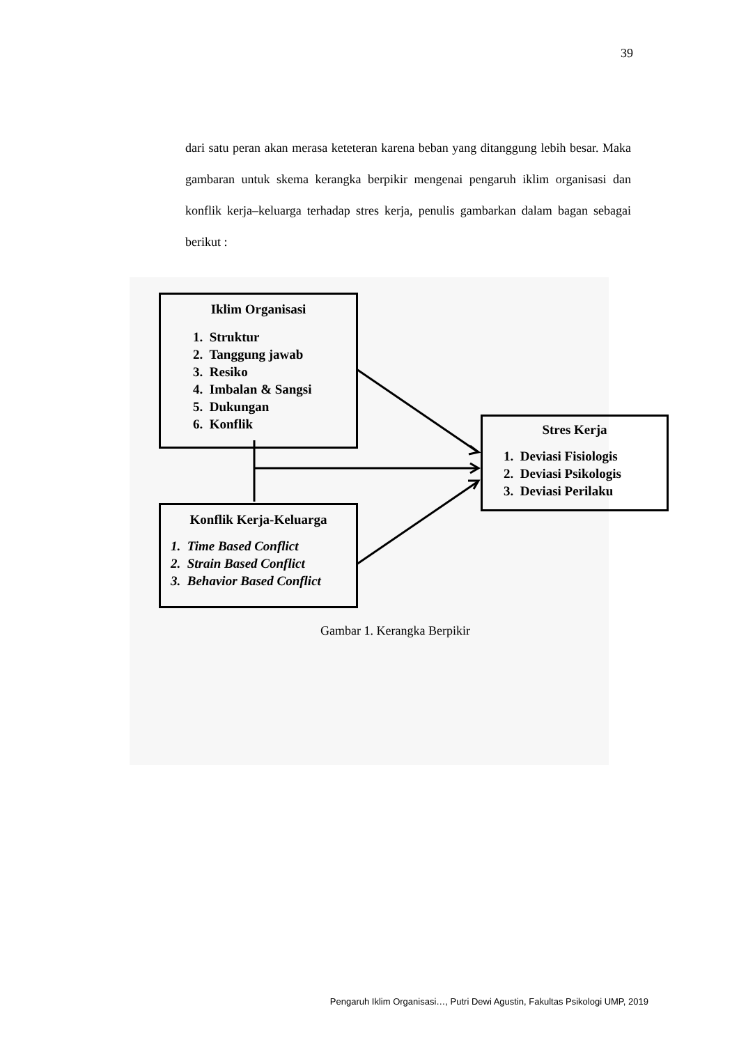39
dari satu peran akan merasa keteteran karena beban yang ditanggung lebih besar. Maka gambaran untuk skema kerangka berpikir mengenai pengaruh iklim organisasi dan konflik kerja–keluarga terhadap stres kerja, penulis gambarkan dalam bagan sebagai berikut :
Iklim Organisasi
1. Struktur
2. Tanggung jawab
3. Resiko
4. Imbalan & Sangsi
5. Dukungan
6. Konflik
Stres Kerja
1. Deviasi Fisiologis
2. Deviasi Psikologis
3. Deviasi Perilaku
Konflik Kerja-Keluarga
1. Time Based Conflict
2. Strain Based Conflict
3. Behavior Based Conflict
Gambar 1. Kerangka Berpikir
Pengaruh Iklim Organisasi…, Putri Dewi Agustin, Fakultas Psikologi UMP, 2019